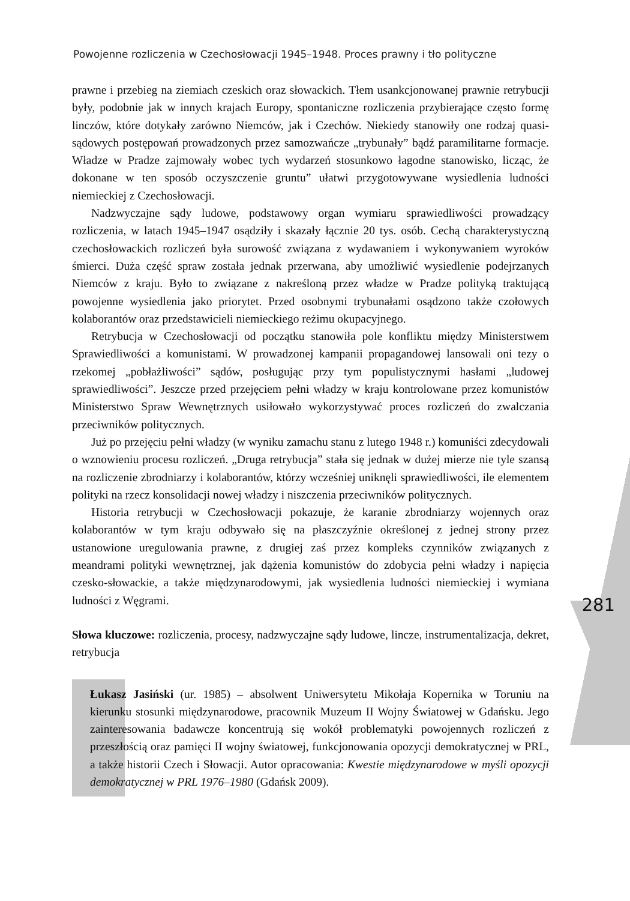Powojenne rozliczenia w Czechosłowacji 1945–1948. Proces prawny i tło polityczne
281
prawne i przebieg na ziemiach czeskich oraz słowackich. Tłem usankcjonowanej prawnie retrybucji były, podobnie jak w innych krajach Europy, spontaniczne rozliczenia przybierające często formę linczów, które dotykały zarówno Niemców, jak i Czechów. Niekiedy stanowiły one rodzaj quasi-sądowych postępowań prowadzonych przez samozwańcze „trybunały” bądź paramilitarne formacje. Władze w Pradze zajmowały wobec tych wydarzeń stosunkowo łagodne stanowisko, licząc, że dokonane w ten sposób oczyszczenie gruntu” ułatwi przygotowywane wysiedlenia ludności niemieckiej z Czechosłowacji.
Nadzwyczajne sądy ludowe, podstawowy organ wymiaru sprawiedliwości prowadzący rozliczenia, w latach 1945–1947 osądziły i skazały łącznie 20 tys. osób. Cechą charakterystyczną czechosłowackich rozliczeń była surowość związana z wydawaniem i wykonywaniem wyroków śmierci. Duża część spraw została jednak przerwana, aby umożliwić wysiedlenie podejrzanych Niemców z kraju. Było to związane z nakreśloną przez władze w Pradze polityką traktującą powojenne wysiedlenia jako priorytet. Przed osobnymi trybunałami osądzono także czołowych kolaborantów oraz przedstawicieli niemieckiego reżimu okupacyjnego.
Retrybucja w Czechosłowacji od początku stanowiła pole konfliktu między Ministerstwem Sprawiedliwości a komunistami. W prowadzonej kampanii propagandowej lansowali oni tezy o rzekomej „pobłażliwości” sądów, posługując przy tym populistycznymi hasłami „ludowej sprawiedliwości”. Jeszcze przed przejęciem pełni władzy w kraju kontrolowane przez komunistów Ministerstwo Spraw Wewnętrznych usiłowało wykorzystywać proces rozliczeń do zwalczania przeciwników politycznych.
Już po przejęciu pełni władzy (w wyniku zamachu stanu z lutego 1948 r.) komuniści zdecydowali o wznowieniu procesu rozliczeń. „Druga retrybucja” stała się jednak w dużej mierze nie tyle szansą na rozliczenie zbrodniarzy i kolaborantów, którzy wcześniej uniknęli sprawiedliwości, ile elementem polityki na rzecz konsolidacji nowej władzy i niszczenia przeciwników politycznych.
Historia retrybucji w Czechosłowacji pokazuje, że karanie zbrodniarzy wojennych oraz kolaborantów w tym kraju odbywało się na płaszczyźnie określonej z jednej strony przez ustanowione uregulowania prawne, z drugiej zaś przez kompleks czynników związanych z meandrami polityki wewnętrznej, jak dążenia komunistów do zdobycia pełni władzy i napięcia czesko-słowackie, a także międzynarodowymi, jak wysiedlenia ludności niemieckiej i wymiana ludności z Węgrami.
Słowa kluczowe: rozliczenia, procesy, nadzwyczajne sądy ludowe, lincze, instrumentalizacja, dekret, retrybucja
Łukasz Jasiński (ur. 1985) – absolwent Uniwersytetu Mikołaja Kopernika w Toruniu na kierunku stosunki międzynarodowe, pracownik Muzeum II Wojny Światowej w Gdańsku. Jego zainteresowania badawcze koncentrują się wokół problematyki powojennych rozliczeń z przeszłością oraz pamięci II wojny światowej, funkcjonowania opozycji demokratycznej w PRL, a także historii Czech i Słowacji. Autor opracowania: Kwestie międzynarodowe w myśli opozycji demokratycznej w PRL 1976–1980 (Gdańsk 2009).